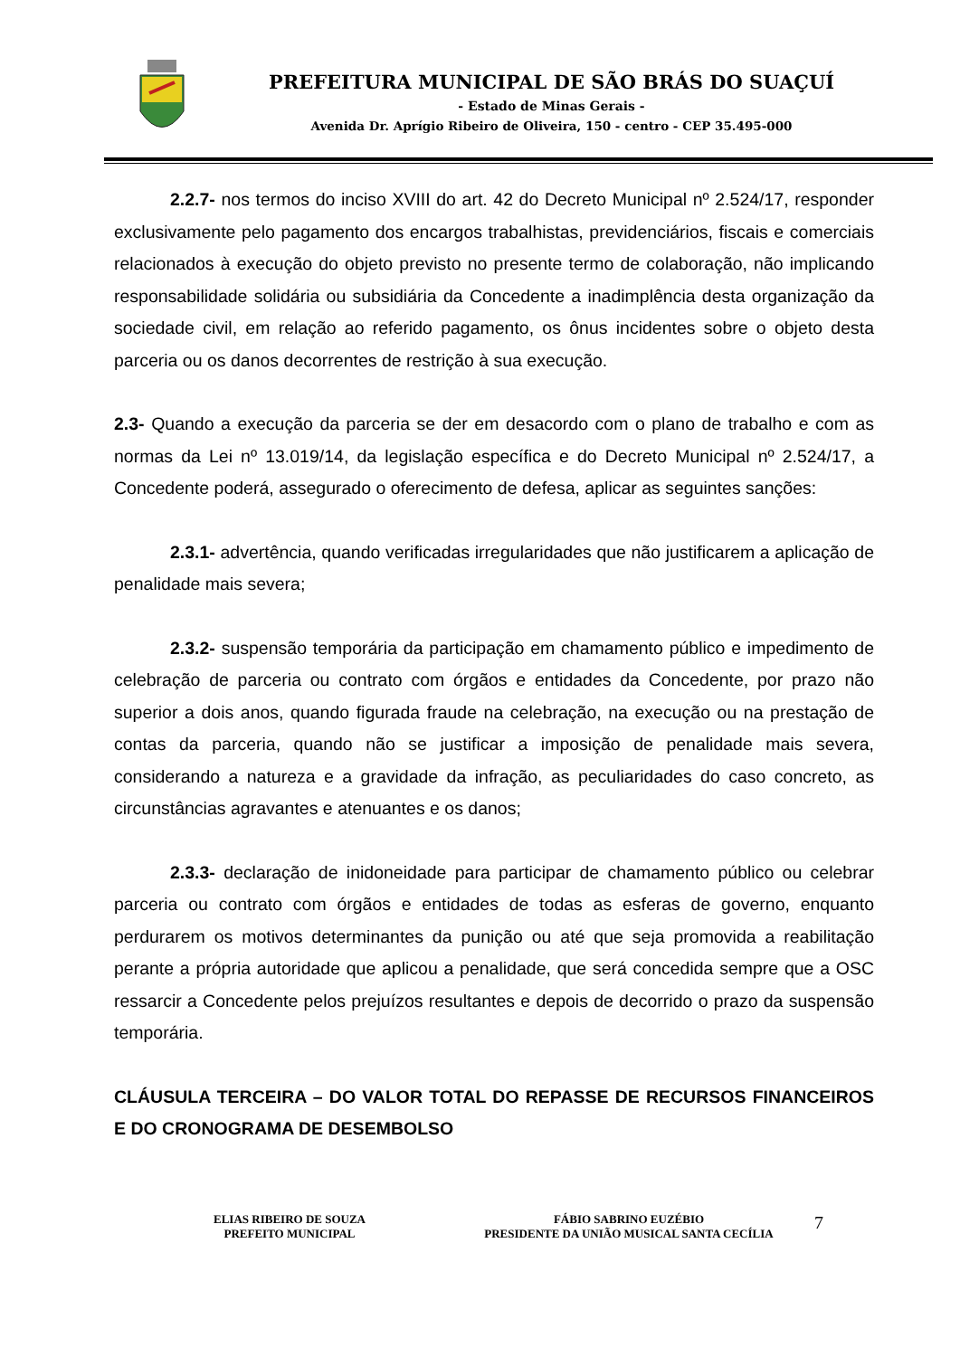PREFEITURA MUNICIPAL DE SÃO BRÁS DO SUAÇUÍ
- Estado de Minas Gerais -
Avenida Dr. Aprígio Ribeiro de Oliveira, 150 - centro - CEP 35.495-000
2.2.7- nos termos do inciso XVIII do art. 42 do Decreto Municipal nº 2.524/17, responder exclusivamente pelo pagamento dos encargos trabalhistas, previdenciários, fiscais e comerciais relacionados à execução do objeto previsto no presente termo de colaboração, não implicando responsabilidade solidária ou subsidiária da Concedente a inadimplência desta organização da sociedade civil, em relação ao referido pagamento, os ônus incidentes sobre o objeto desta parceria ou os danos decorrentes de restrição à sua execução.
2.3- Quando a execução da parceria se der em desacordo com o plano de trabalho e com as normas da Lei nº 13.019/14, da legislação específica e do Decreto Municipal nº 2.524/17, a Concedente poderá, assegurado o oferecimento de defesa, aplicar as seguintes sanções:
2.3.1- advertência, quando verificadas irregularidades que não justificarem a aplicação de penalidade mais severa;
2.3.2- suspensão temporária da participação em chamamento público e impedimento de celebração de parceria ou contrato com órgãos e entidades da Concedente, por prazo não superior a dois anos, quando figurada fraude na celebração, na execução ou na prestação de contas da parceria, quando não se justificar a imposição de penalidade mais severa, considerando a natureza e a gravidade da infração, as peculiaridades do caso concreto, as circunstâncias agravantes e atenuantes e os danos;
2.3.3- declaração de inidoneidade para participar de chamamento público ou celebrar parceria ou contrato com órgãos e entidades de todas as esferas de governo, enquanto perdurarem os motivos determinantes da punição ou até que seja promovida a reabilitação perante a própria autoridade que aplicou a penalidade, que será concedida sempre que a OSC ressarcir a Concedente pelos prejuízos resultantes e depois de decorrido o prazo da suspensão temporária.
CLÁUSULA TERCEIRA – DO VALOR TOTAL DO REPASSE DE RECURSOS FINANCEIROS E DO CRONOGRAMA DE DESEMBOLSO
ELIAS RIBEIRO DE SOUZA
PREFEITO MUNICIPAL
FÁBIO SABRINO EUZÉBIO
PRESIDENTE DA UNIÃO MUSICAL SANTA CECÍLIA
7